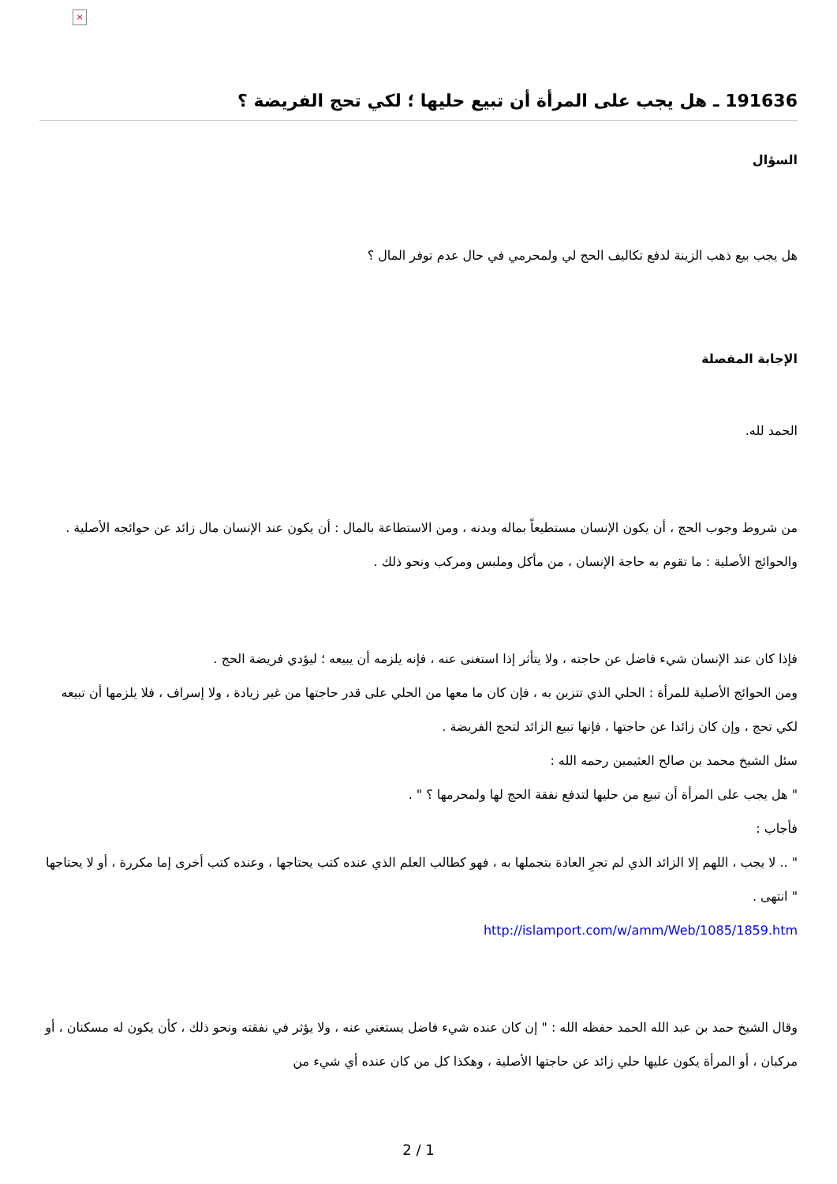×
191636 ـ هل يجب على المرأة أن تبيع حليها ؛ لكي تحج الفريضة ؟
السؤال
هل يجب بيع ذهب الزينة لدفع تكاليف الحج لي ولمحرمي في حال عدم توفر المال ؟
الإجابة المفصلة
الحمد لله.
من شروط وجوب الحج ، أن يكون الإنسان مستطيعاً بماله وبدنه ، ومن الاستطاعة بالمال : أن يكون عند الإنسان مال زائد عن حوائجه الأصلية .
والحوائج الأصلية : ما تقوم به حاجة الإنسان ، من مأكل وملبس ومركب ونحو ذلك .
فإذا كان عند الإنسان شيء فاضل عن حاجته ، ولا يتأثر إذا استغنى عنه ، فإنه يلزمه أن يبيعه ؛ ليؤدي فريضة الحج .
ومن الحوائج الأصلية للمرأة : الحلي الذي تتزين به ، فإن كان ما معها من الحلي على قدر حاجتها من غير زيادة ، ولا إسراف ، فلا يلزمها أن تبيعه لكي تحج ، وإن كان زائدا عن حاجتها ، فإنها تبيع الزائد لتحج الفريضة .
سئل الشيخ محمد بن صالح العثيمين رحمه الله :
" هل يجب على المرأة أن تبيع من حليها لتدفع نفقة الحج لها ولمحرمها ؟ " .
فأجاب :
" .. لا يجب ، اللهم إلا الزائد الذي لم تجرِ العادة بتجملها به ، فهو كطالب العلم الذي عنده كتب يحتاجها ، وعنده كتب أخرى إما مكررة ، أو لا يحتاجها " انتهى .
http://islamport.com/w/amm/Web/1085/1859.htm
وقال الشيخ حمد بن عبد الله الحمد حفظه الله : " إن كان عنده شيء فاضل يستغني عنه ، ولا يؤثر في نفقته ونحو ذلك ، كأن يكون له مسكنان ، أو مركبان ، أو المرأة يكون عليها حلي زائد عن حاجتها الأصلية ، وهكذا كل من كان عنده أي شيء من
2 / 1